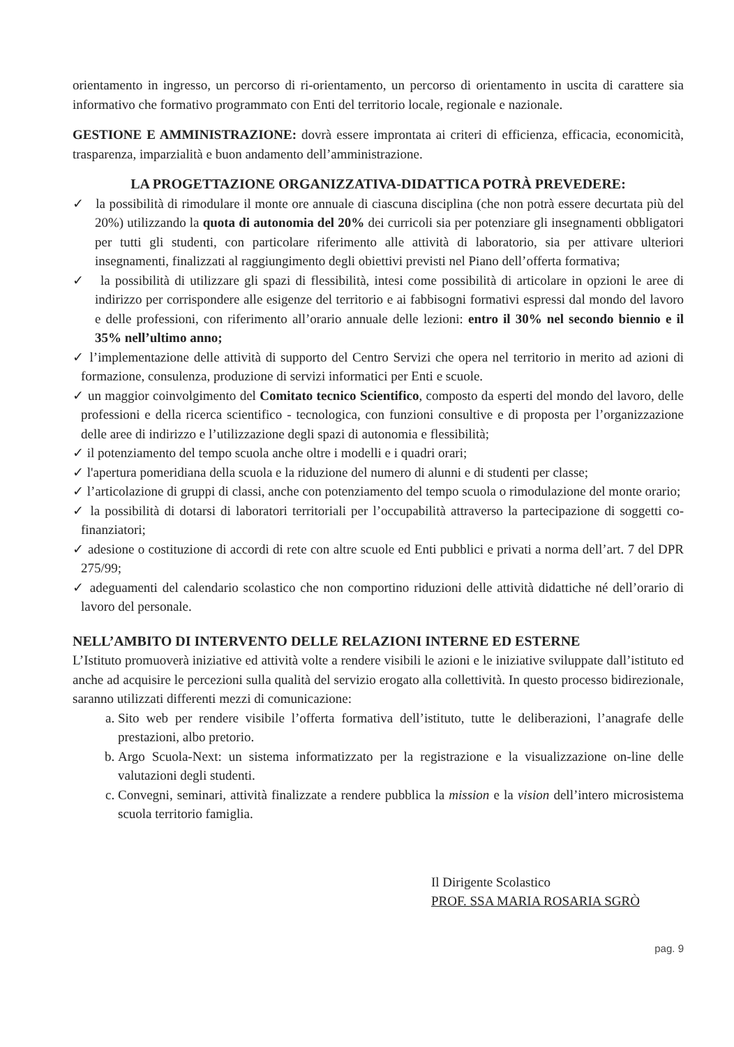orientamento in ingresso, un percorso di ri-orientamento, un percorso di orientamento in uscita di carattere sia informativo che formativo programmato con Enti del territorio locale, regionale e nazionale.
GESTIONE E AMMINISTRAZIONE: dovrà essere improntata ai criteri di efficienza, efficacia, economicità, trasparenza, imparzialità e buon andamento dell’amministrazione.
LA PROGETTAZIONE ORGANIZZATIVA-DIDATTICA POTRÀ PREVEDERE:
✓ la possibilità di rimodulare il monte ore annuale di ciascuna disciplina (che non potrà essere decurtata più del 20%) utilizzando la quota di autonomia del 20% dei curricoli sia per potenziare gli insegnamenti obbligatori per tutti gli studenti, con particolare riferimento alle attività di laboratorio, sia per attivare ulteriori insegnamenti, finalizzati al raggiungimento degli obiettivi previsti nel Piano dell’offerta formativa;
✓ la possibilità di utilizzare gli spazi di flessibilità, intesi come possibilità di articolare in opzioni le aree di indirizzo per corrispondere alle esigenze del territorio e ai fabbisogni formativi espressi dal mondo del lavoro e delle professioni, con riferimento all’orario annuale delle lezioni: entro il 30% nel secondo biennio e il 35% nell’ultimo anno;
✓ l’implementazione delle attività di supporto del Centro Servizi che opera nel territorio in merito ad azioni di formazione, consulenza, produzione di servizi informatici per Enti e scuole.
✓ un maggior coinvolgimento del Comitato tecnico Scientifico, composto da esperti del mondo del lavoro, delle professioni e della ricerca scientifico - tecnologica, con funzioni consultive e di proposta per l’organizzazione delle aree di indirizzo e l’utilizzazione degli spazi di autonomia e flessibilità;
✓ il potenziamento del tempo scuola anche oltre i modelli e i quadri orari;
✓ l'apertura pomeridiana della scuola e la riduzione del numero di alunni e di studenti per classe;
✓ l’articolazione di gruppi di classi, anche con potenziamento del tempo scuola o rimodulazione del monte orario;
✓ la possibilità di dotarsi di laboratori territoriali per l’occupabilità attraverso la partecipazione di soggetti co-finanziatori;
✓ adesione o costituzione di accordi di rete con altre scuole ed Enti pubblici e privati a norma dell’art. 7 del DPR 275/99;
✓ adeguamenti del calendario scolastico che non comportino riduzioni delle attività didattiche né dell’orario di lavoro del personale.
NELL’AMBITO DI INTERVENTO DELLE RELAZIONI INTERNE ED ESTERNE
L’Istituto promuoverà iniziative ed attività volte a rendere visibili le azioni e le iniziative sviluppate dall’istituto ed anche ad acquisire le percezioni sulla qualità del servizio erogato alla collettività. In questo processo bidirezionale, saranno utilizzati differenti mezzi di comunicazione:
a. Sito web per rendere visibile l’offerta formativa dell’istituto, tutte le deliberazioni, l’anagrafe delle prestazioni, albo pretorio.
b. Argo Scuola-Next: un sistema informatizzato per la registrazione e la visualizzazione on-line delle valutazioni degli studenti.
c. Convegni, seminari, attività finalizzate a rendere pubblica la mission e la vision dell’intero microsistema scuola territorio famiglia.
Il Dirigente Scolastico
PROF. SSA MARIA ROSARIA SGRÒ
pag. 9